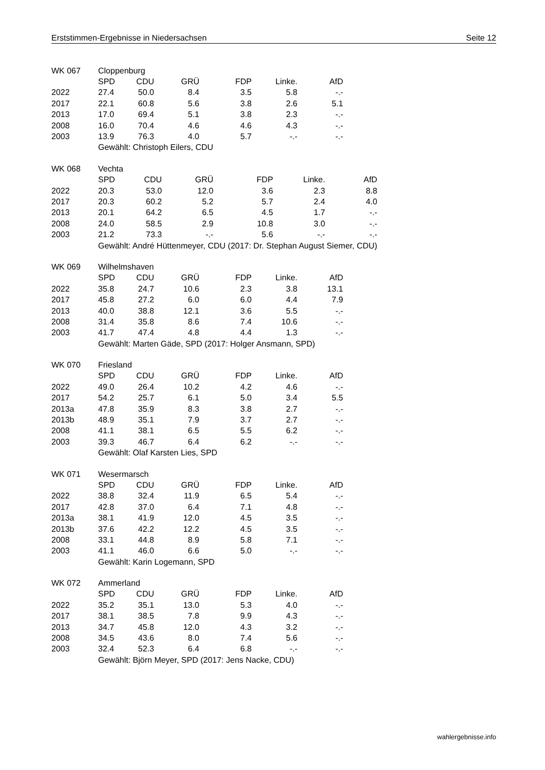Erststimmen-Ergebnisse in Niedersachsen Seite 12
| WK 067 | Cloppenburg | | | | | |
| | SPD | CDU | GRÜ | FDP | Linke. | AfD |
| 2022 | 27.4 | 50.0 | 8.4 | 3.5 | 5.8 | -.- |
| 2017 | 22.1 | 60.8 | 5.6 | 3.8 | 2.6 | 5.1 |
| 2013 | 17.0 | 69.4 | 5.1 | 3.8 | 2.3 | -.- |
| 2008 | 16.0 | 70.4 | 4.6 | 4.6 | 4.3 | -.- |
| 2003 | 13.9 | 76.3 | 4.0 | 5.7 | -.- | -.- |
| | Gewählt: Christoph Eilers, CDU | | | | | |
| WK 068 | Vechta | | | | | |
| | SPD | CDU | GRÜ | FDP | Linke. | AfD |
| 2022 | 20.3 | 53.0 | 12.0 | 3.6 | 2.3 | 8.8 |
| 2017 | 20.3 | 60.2 | 5.2 | 5.7 | 2.4 | 4.0 |
| 2013 | 20.1 | 64.2 | 6.5 | 4.5 | 1.7 | -.- |
| 2008 | 24.0 | 58.5 | 2.9 | 10.8 | 3.0 | -.- |
| 2003 | 21.2 | 73.3 | -.- | 5.6 | -.- | -.- |
| | Gewählt: André Hüttenmeyer, CDU (2017: Dr. Stephan August Siemer, CDU) | | | | | |
| WK 069 | Wilhelmshaven | | | | | |
| | SPD | CDU | GRÜ | FDP | Linke. | AfD |
| 2022 | 35.8 | 24.7 | 10.6 | 2.3 | 3.8 | 13.1 |
| 2017 | 45.8 | 27.2 | 6.0 | 6.0 | 4.4 | 7.9 |
| 2013 | 40.0 | 38.8 | 12.1 | 3.6 | 5.5 | -.- |
| 2008 | 31.4 | 35.8 | 8.6 | 7.4 | 10.6 | -.- |
| 2003 | 41.7 | 47.4 | 4.8 | 4.4 | 1.3 | -.- |
| | Gewählt: Marten Gäde, SPD (2017: Holger Ansmann, SPD) | | | | | |
| WK 070 | Friesland | | | | | |
| | SPD | CDU | GRÜ | FDP | Linke. | AfD |
| 2022 | 49.0 | 26.4 | 10.2 | 4.2 | 4.6 | -.- |
| 2017 | 54.2 | 25.7 | 6.1 | 5.0 | 3.4 | 5.5 |
| 2013a | 47.8 | 35.9 | 8.3 | 3.8 | 2.7 | -.- |
| 2013b | 48.9 | 35.1 | 7.9 | 3.7 | 2.7 | -.- |
| 2008 | 41.1 | 38.1 | 6.5 | 5.5 | 6.2 | -.- |
| 2003 | 39.3 | 46.7 | 6.4 | 6.2 | -.- | -.- |
| | Gewählt: Olaf Karsten Lies, SPD | | | | | |
| WK 071 | Wesermarsch | | | | | |
| | SPD | CDU | GRÜ | FDP | Linke. | AfD |
| 2022 | 38.8 | 32.4 | 11.9 | 6.5 | 5.4 | -.- |
| 2017 | 42.8 | 37.0 | 6.4 | 7.1 | 4.8 | -.- |
| 2013a | 38.1 | 41.9 | 12.0 | 4.5 | 3.5 | -.- |
| 2013b | 37.6 | 42.2 | 12.2 | 4.5 | 3.5 | -.- |
| 2008 | 33.1 | 44.8 | 8.9 | 5.8 | 7.1 | -.- |
| 2003 | 41.1 | 46.0 | 6.6 | 5.0 | -.- | -.- |
| | Gewählt: Karin Logemann, SPD | | | | | |
| WK 072 | Ammerland | | | | | |
| | SPD | CDU | GRÜ | FDP | Linke. | AfD |
| 2022 | 35.2 | 35.1 | 13.0 | 5.3 | 4.0 | -.- |
| 2017 | 38.1 | 38.5 | 7.8 | 9.9 | 4.3 | -.- |
| 2013 | 34.7 | 45.8 | 12.0 | 4.3 | 3.2 | -.- |
| 2008 | 34.5 | 43.6 | 8.0 | 7.4 | 5.6 | -.- |
| 2003 | 32.4 | 52.3 | 6.4 | 6.8 | -.- | -.- |
| | Gewählt: Björn Meyer, SPD (2017: Jens Nacke, CDU) | | | | | |
wahlergebnisse.info